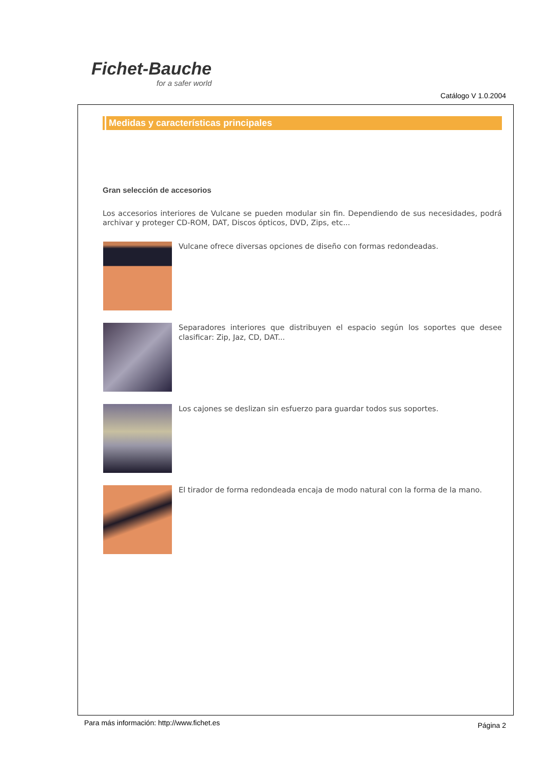Fichet-Bauche
for a safer world
Catálogo V 1.0.2004
Medidas y características principales
Gran selección de accesorios
Los accesorios interiores de Vulcane se pueden modular sin fin. Dependiendo de sus necesidades, podrá archivar y proteger CD-ROM, DAT, Discos ópticos, DVD, Zips, etc...
Vulcane ofrece diversas opciones de diseño con formas redondeadas.
Separadores interiores que distribuyen el espacio según los soportes que desee clasificar: Zip, Jaz, CD, DAT...
Los cajones se deslizan sin esfuerzo para guardar todos sus soportes.
El tirador de forma redondeada encaja de modo natural con la forma de la mano.
Para más información: http://www.fichet.es
Página 2